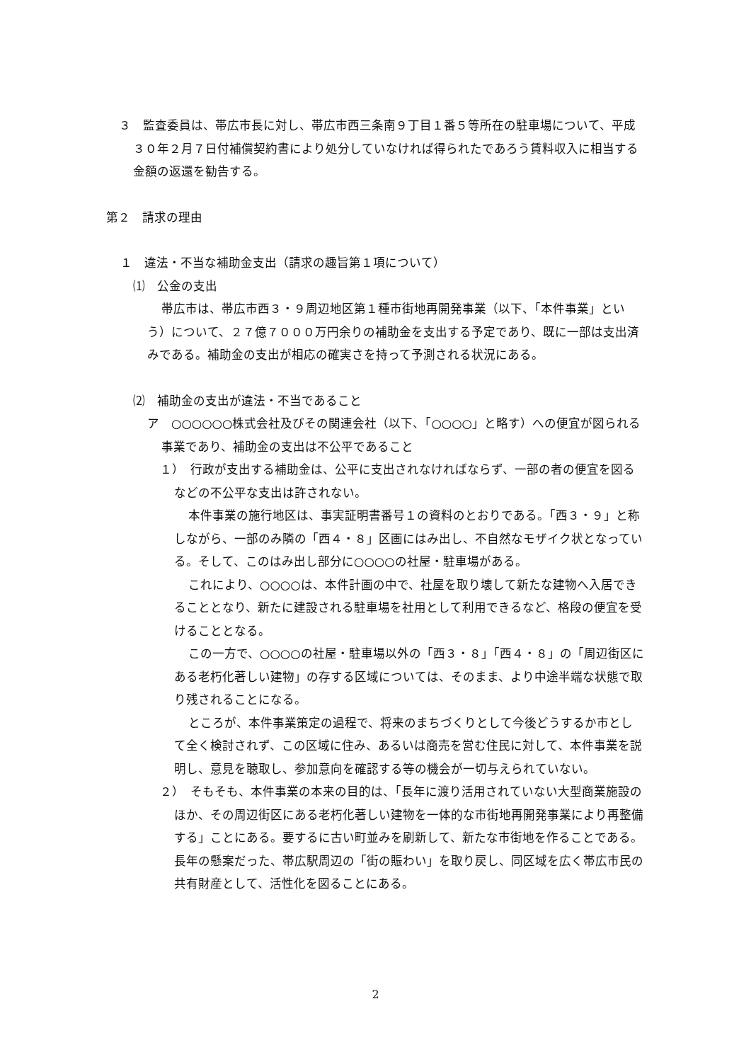３　監査委員は、帯広市長に対し、帯広市西三条南９丁目１番５等所在の駐車場について、平成３０年２月７日付補償契約書により処分していなければ得られたであろう賃料収入に相当する金額の返還を勧告する。
第２　請求の理由
１　違法・不当な補助金支出（請求の趣旨第１項について）
⑴　公金の支出
帯広市は、帯広市西３・９周辺地区第１種市街地再開発事業（以下、「本件事業」という）について、２７億７０００万円余りの補助金を支出する予定であり、既に一部は支出済みである。補助金の支出が相応の確実さを持って予測される状況にある。
⑵　補助金の支出が違法・不当であること
ア　○○○○○○株式会社及びその関連会社（以下、「○○○○」と略す）への便宜が図られる事業であり、補助金の支出は不公平であること
１）　行政が支出する補助金は、公平に支出されなければならず、一部の者の便宜を図るなどの不公平な支出は許されない。
本件事業の施行地区は、事実証明書番号１の資料のとおりである。「西３・９」と称しながら、一部のみ隣の「西４・８」区画にはみ出し、不自然なモザイク状となっている。そして、このはみ出し部分に○○○○の社屋・駐車場がある。
これにより、○○○○は、本件計画の中で、社屋を取り壊して新たな建物へ入居できることとなり、新たに建設される駐車場を社用として利用できるなど、格段の便宜を受けることとなる。
この一方で、○○○○の社屋・駐車場以外の「西３・８」「西４・８」の「周辺街区にある老朽化著しい建物」の存する区域については、そのまま、より中途半端な状態で取り残されることになる。
ところが、本件事業策定の過程で、将来のまちづくりとして今後どうするか市として全く検討されず、この区域に住み、あるいは商売を営む住民に対して、本件事業を説明し、意見を聴取し、参加意向を確認する等の機会が一切与えられていない。
２）　そもそも、本件事業の本来の目的は、「長年に渡り活用されていない大型商業施設のほか、その周辺街区にある老朽化著しい建物を一体的な市街地再開発事業により再整備する」ことにある。要するに古い町並みを刷新して、新たな市街地を作ることである。長年の懸案だった、帯広駅周辺の「街の賑わい」を取り戻し、同区域を広く帯広市民の共有財産として、活性化を図ることにある。
2